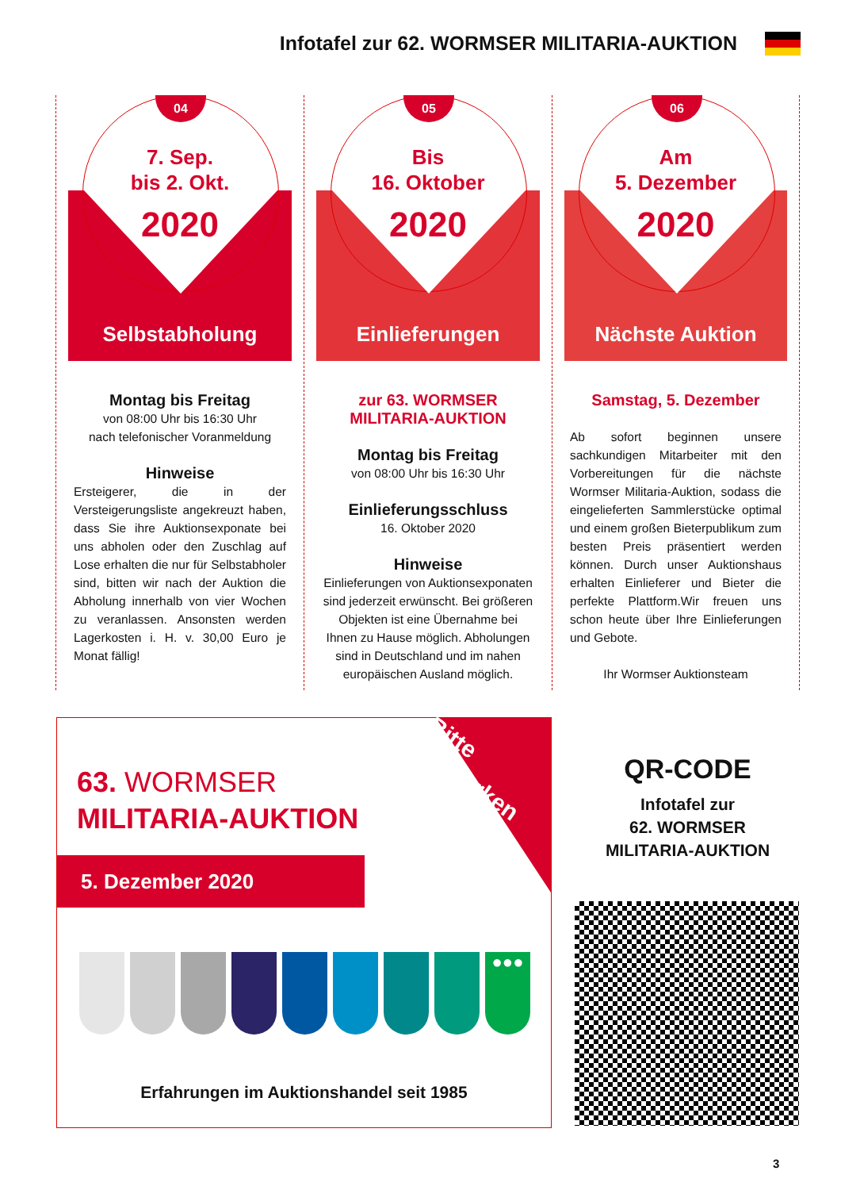Infotafel zur 62. WORMSER MILITARIA-AUKTION
04
7. Sep.
bis 2. Okt.
2020
Selbstabholung
Montag bis Freitag
von 08:00 Uhr bis 16:30 Uhr
nach telefonischer Voranmeldung
Hinweise
Ersteigerer, die in der Versteigerungsliste angekreuzt haben, dass Sie ihre Auktionsexponate bei uns abholen oder den Zuschlag auf Lose erhalten die nur für Selbstabholer sind, bitten wir nach der Auktion die Abholung innerhalb von vier Wochen zu veranlassen. Ansonsten werden Lagerkosten i. H. v. 30,00 Euro je Monat fällig!
05
Bis
16. Oktober
2020
Einlieferungen
zur 63. WORMSER
MILITARIA-AUKTION
Montag bis Freitag
von 08:00 Uhr bis 16:30 Uhr
Einlieferungsschluss
16. Oktober 2020
Hinweise
Einlieferungen von Auktionsexponaten sind jederzeit erwünscht. Bei größeren Objekten ist eine Übernahme bei Ihnen zu Hause möglich. Abholungen sind in Deutschland und im nahen europäischen Ausland möglich.
06
Am
5. Dezember
2020
Nächste Auktion
Samstag, 5. Dezember
Ab sofort beginnen unsere sachkundigen Mitarbeiter mit den Vorbereitungen für die nächste Wormser Militaria-Auktion, sodass die eingelieferten Sammlerstücke optimal und einem großen Bieterpublikum zum besten Preis präsentiert werden können. Durch unser Auktionshaus erhalten Einlieferer und Bieter die perfekte Plattform.Wir freuen uns schon heute über Ihre Einlieferungen und Gebote.
Ihr Wormser Auktionsteam
Bitte
Vormerken
63. WORMSER
MILITARIA-AUKTION
5. Dezember 2020
●●●
Erfahrungen im Auktionshandel seit 1985
QR-CODE
Infotafel zur
62. WORMSER
MILITARIA-AUKTION
3